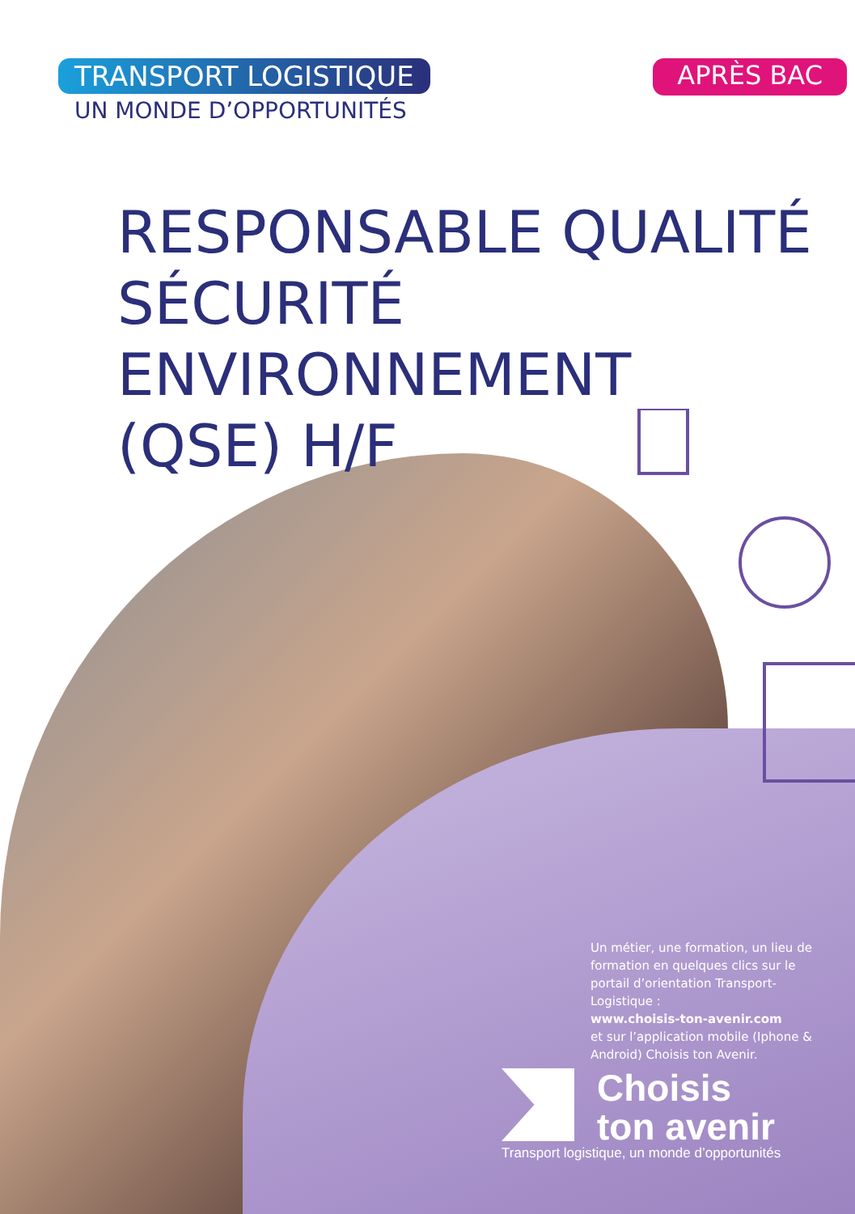TRANSPORT LOGISTIQUE
UN MONDE D’OPPORTUNITÉS
APRÈS BAC
RESPONSABLE QUALITÉ
SÉCURITÉ ENVIRONNEMENT
(QSE) H/F
Un métier, une formation, un lieu de formation en quelques clics sur le portail d’orientation Transport-Logistique :
www.choisis-ton-avenir.com
et sur l’application mobile (Iphone & Android) Choisis ton Avenir.
Choisis
ton avenir
Transport logistique, un monde d’opportunités